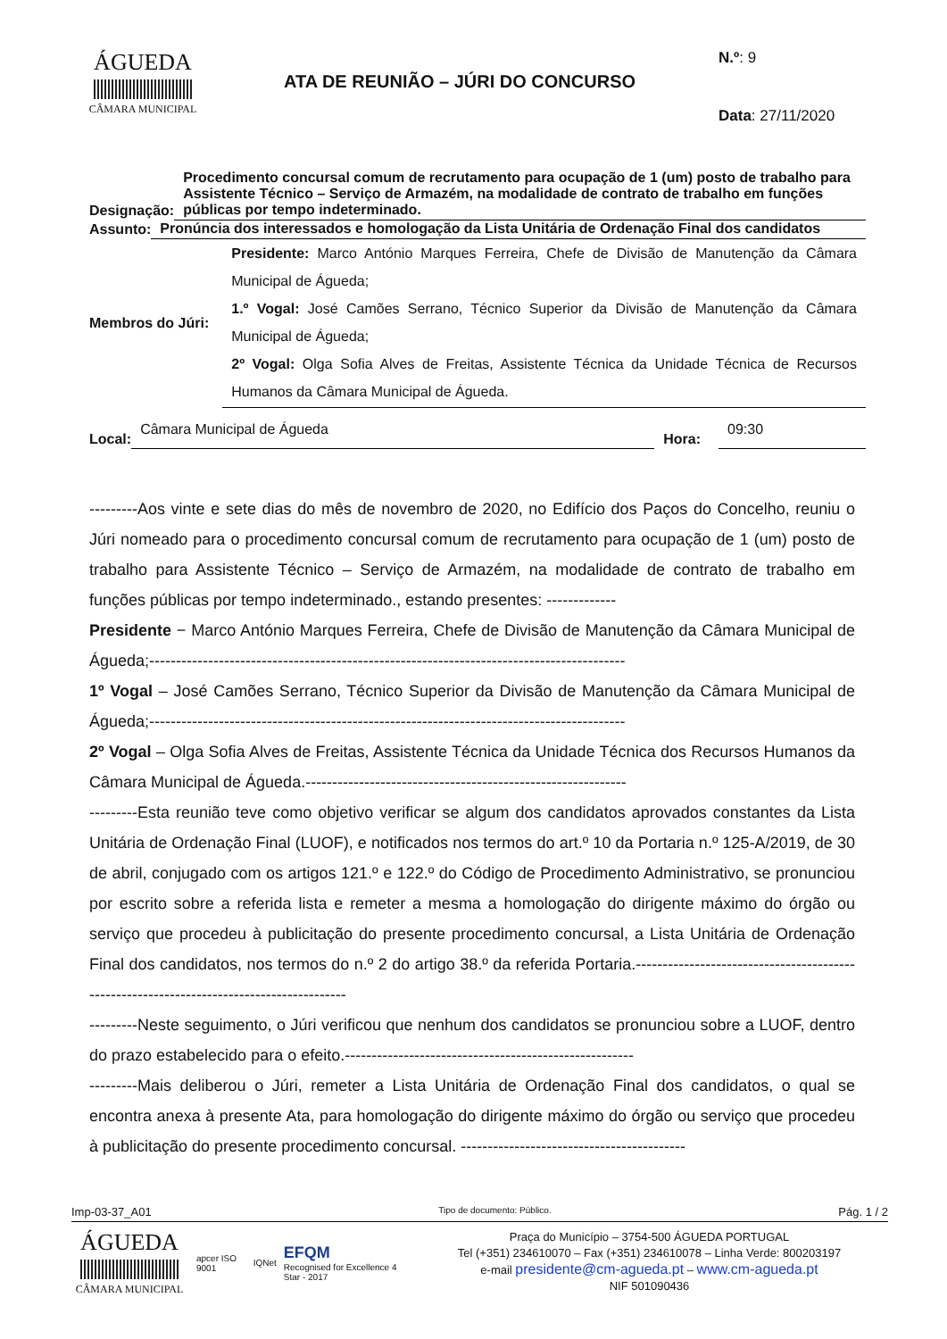ÁGUEDA
CÂMARA MUNICIPAL
ATA DE REUNIÃO – JÚRI DO CONCURSO
N.º: 9
Data: 27/11/2020
Designação:
Procedimento concursal comum de recrutamento para ocupação de 1 (um) posto de trabalho para Assistente Técnico – Serviço de Armazém, na modalidade de contrato de trabalho em funções públicas por tempo indeterminado.
Assunto:
Pronúncia dos interessados e homologação da Lista Unitária de Ordenação Final dos candidatos
Membros do Júri:
Presidente: Marco António Marques Ferreira, Chefe de Divisão de Manutenção da Câmara Municipal de Águeda;
1.º Vogal: José Camões Serrano, Técnico Superior da Divisão de Manutenção da Câmara Municipal de Águeda;
2º Vogal: Olga Sofia Alves de Freitas, Assistente Técnica da Unidade Técnica de Recursos Humanos da Câmara Municipal de Águeda.
Local:
Câmara Municipal de Águeda
Hora:
09:30
---------Aos vinte e sete dias do mês de novembro de 2020, no Edifício dos Paços do Concelho, reuniu o Júri nomeado para o procedimento concursal comum de recrutamento para ocupação de 1 (um) posto de trabalho para Assistente Técnico – Serviço de Armazém, na modalidade de contrato de trabalho em funções públicas por tempo indeterminado., estando presentes: -------------
Presidente − Marco António Marques Ferreira, Chefe de Divisão de Manutenção da Câmara Municipal de Águeda;-----------------------------------------------------------------------------------------
1º Vogal – José Camões Serrano, Técnico Superior da Divisão de Manutenção da Câmara Municipal de Águeda;-----------------------------------------------------------------------------------------
2º Vogal – Olga Sofia Alves de Freitas, Assistente Técnica da Unidade Técnica dos Recursos Humanos da Câmara Municipal de Águeda.------------------------------------------------------------
---------Esta reunião teve como objetivo verificar se algum dos candidatos aprovados constantes da Lista Unitária de Ordenação Final (LUOF), e notificados nos termos do art.º 10 da Portaria n.º 125-A/2019, de 30 de abril, conjugado com os artigos 121.º e 122.º do Código de Procedimento Administrativo, se pronunciou por escrito sobre a referida lista e remeter a mesma a homologação do dirigente máximo do órgão ou serviço que procedeu à publicitação do presente procedimento concursal, a Lista Unitária de Ordenação Final dos candidatos, nos termos do n.º 2 do artigo 38.º da referida Portaria.-----------------------------------------------------------------------------------------
---------Neste seguimento, o Júri verificou que nenhum dos candidatos se pronunciou sobre a LUOF, dentro do prazo estabelecido para o efeito.------------------------------------------------------
---------Mais deliberou o Júri, remeter a Lista Unitária de Ordenação Final dos candidatos, o qual se encontra anexa à presente Ata, para homologação do dirigente máximo do órgão ou serviço que procedeu à publicitação do presente procedimento concursal. ------------------------------------------
Imp-03-37_A01 Tipo de documento: Público. Pág. 1 / 2
ÁGUEDA
CÂMARA MUNICIPAL
apcer ISO 9001 IQNet EFQM
Recognised for Excellence 4 Star - 2017
Praça do Município – 3754-500 ÁGUEDA PORTUGAL
Tel (+351) 234610070 – Fax (+351) 234610078 – Linha Verde: 800203197
e-mail presidente@cm-agueda.pt – www.cm-agueda.pt
NIF 501090436